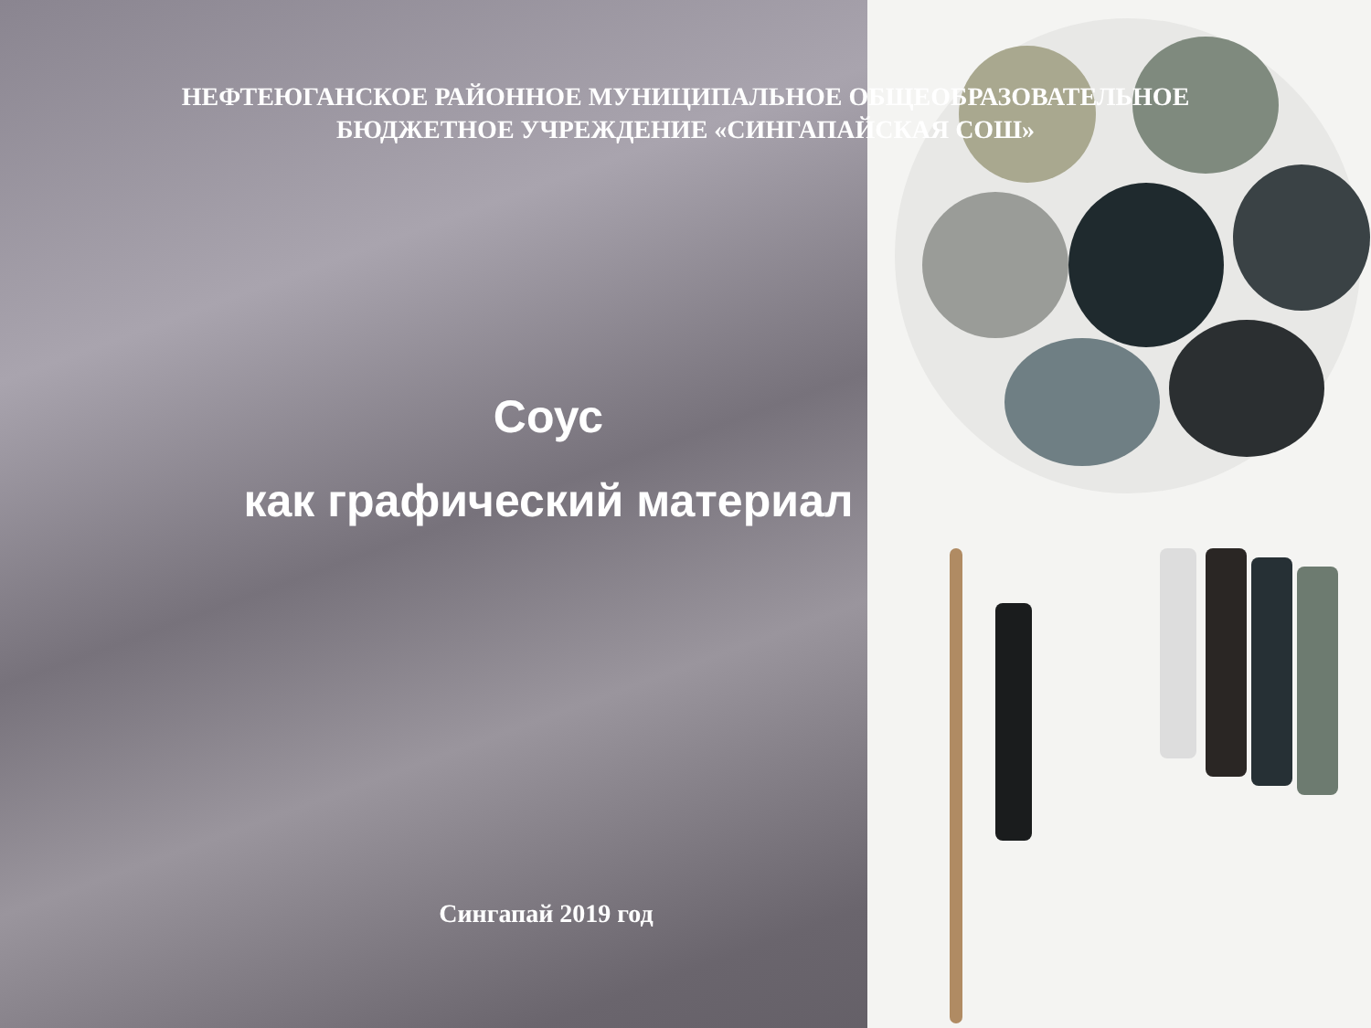НЕФТЕЮГАНСКОЕ РАЙОННОЕ МУНИЦИПАЛЬНОЕ ОБЩЕОБРАЗОВАТЕЛЬНОЕ
БЮДЖЕТНОЕ УЧРЕЖДЕНИЕ «СИНГАПАЙСКАЯ СОШ»
Соус
как графический материал
Сингапай 2019 год